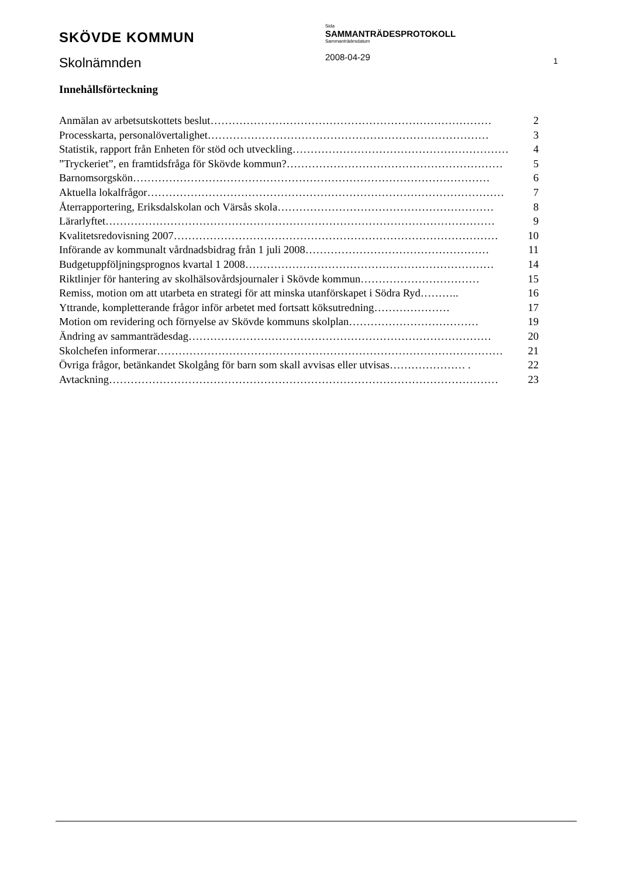SKÖVDE KOMMUN
Skolnämnden
Sida
SAMMANTRÄDESPROTOKOLL
Sammanträdesdatum
2008-04-29
1
Innehållsförteckning
Anmälan av arbetsutskottets beslut …………………………………………………………………… 2
Processkarta, personalövertalighet …………………………………………………………………… 3
Statistik, rapport från Enheten för stöd och utveckling …………………………………………………… 4
”Tryckeriet”, en framtidsfråga för Skövde kommun? …………………………………………………… 5
Barnomsorgskön ……………………………………………………………………………………… 6
Aktuella lokalfrågor ……………………………………………………………………………………… 7
Återrapportering, Eriksdalskolan och Värsås skola …………………………………………………… 8
Lärarlyftet ……………………………………………………………………………………………… 9
Kvalitetsredovisning 2007 ……………………………………………………………………………… 10
Införande av kommunalt vårdnadsbidrag från 1 juli 2008 …………………………………………… 11
Budgetuppföljningsprognos kvartal 1 2008 …………………………………………………………… 14
Riktlinjer för hantering av skolhälsovårdsjournaler i Skövde kommun …………………………… 15
Remiss, motion om att utarbeta en strategi för att minska utanförskapet i Södra Ryd ……….. 16
Yttrande, kompletterande frågor inför arbetet med fortsatt köksutredning ………………… 17
Motion om revidering och förnyelse av Skövde kommuns skolplan ……………………………… 19
Ändring av sammanträdesdag ………………………………………………………………………… 20
Skolchefen informerar …………………………………………………………………………………… 21
Övriga frågor, betänkandet Skolgång för barn som skall avvisas eller utvisas ………………… . 22
Avtackning ……………………………………………………………………………………………… 23